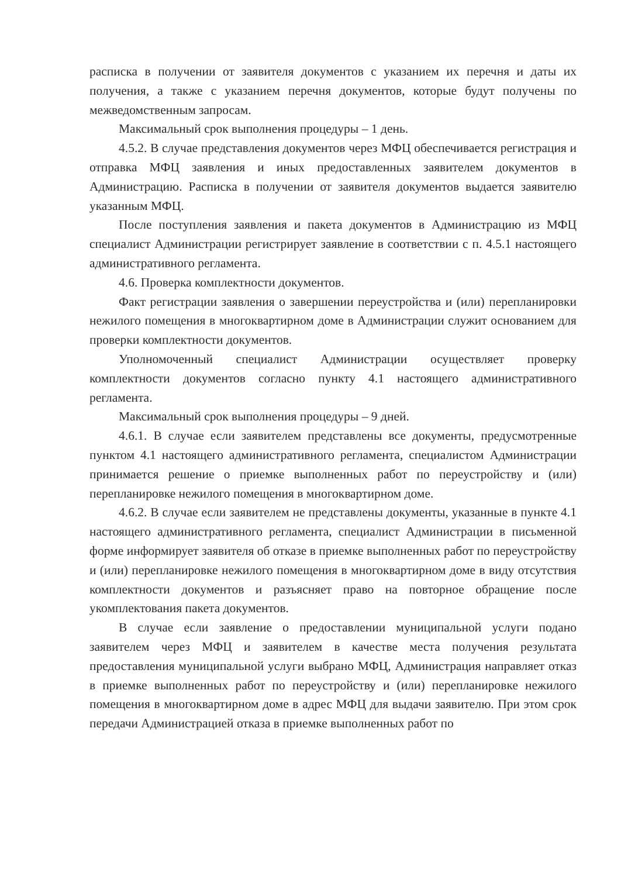расписка в получении от заявителя документов с указанием их перечня и даты их получения, а также с указанием перечня документов, которые будут получены по межведомственным запросам.
Максимальный срок выполнения процедуры – 1 день.
4.5.2. В случае представления документов через МФЦ обеспечивается регистрация и отправка МФЦ заявления и иных предоставленных заявителем документов в Администрацию. Расписка в получении от заявителя документов выдается заявителю указанным МФЦ.
После поступления заявления и пакета документов в Администрацию из МФЦ специалист Администрации регистрирует заявление в соответствии с п. 4.5.1 настоящего административного регламента.
4.6. Проверка комплектности документов.
Факт регистрации заявления о завершении переустройства и (или) перепланировки нежилого помещения в многоквартирном доме в Администрации служит основанием для проверки комплектности документов.
Уполномоченный специалист Администрации осуществляет проверку комплектности документов согласно пункту 4.1 настоящего административного регламента.
Максимальный срок выполнения процедуры – 9 дней.
4.6.1. В случае если заявителем представлены все документы, предусмотренные пунктом 4.1 настоящего административного регламента, специалистом Администрации принимается решение о приемке выполненных работ по переустройству и (или) перепланировке нежилого помещения в многоквартирном доме.
4.6.2. В случае если заявителем не представлены документы, указанные в пункте 4.1 настоящего административного регламента, специалист Администрации в письменной форме информирует заявителя об отказе в приемке выполненных работ по переустройству и (или) перепланировке нежилого помещения в многоквартирном доме в виду отсутствия комплектности документов и разъясняет право на повторное обращение после укомплектования пакета документов.
В случае если заявление о предоставлении муниципальной услуги подано заявителем через МФЦ и заявителем в качестве места получения результата предоставления муниципальной услуги выбрано МФЦ, Администрация направляет отказ в приемке выполненных работ по переустройству и (или) перепланировке нежилого помещения в многоквартирном доме в адрес МФЦ для выдачи заявителю. При этом срок передачи Администрацией отказа в приемке выполненных работ по